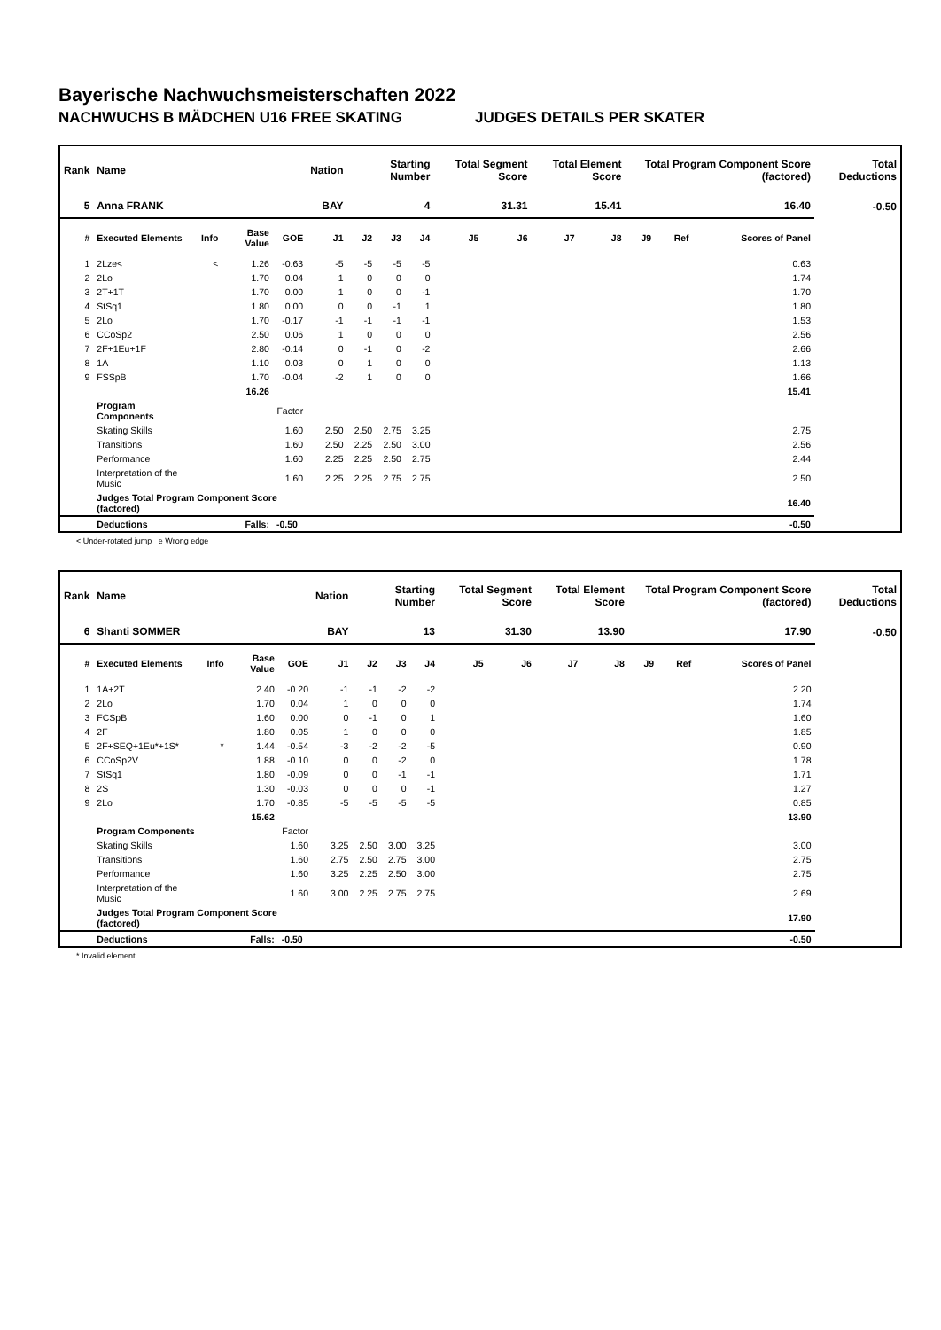Bayerische Nachwuchsmeisterschaften 2022
NACHWUCHS B MÄDCHEN U16 FREE SKATING JUDGES DETAILS PER SKATER
| Rank | Name | | | | Nation | Starting Number | | | Total Segment Score | | Total Element Score | | Total Program Component Score (factored) | | | Total Deductions |
| --- | --- | --- | --- | --- | --- | --- | --- | --- | --- | --- | --- | --- | --- | --- | --- | --- |
| 5 | Anna FRANK | | | | BAY | 4 | | | 31.31 | | 15.41 | | 16.40 | | | -0.50 |
| # | Executed Elements | Info | Base Value | GOE | J1 | J2 | J3 | J4 | J5 | J6 | J7 | J8 | J9 | Ref | Scores of Panel | |
| 1 | 2Lze< | < | 1.26 | -0.63 | -5 | -5 | -5 | -5 | | | | | | | 0.63 | |
| 2 | 2Lo | | 1.70 | 0.04 | 1 | 0 | 0 | 0 | | | | | | | 1.74 | |
| 3 | 2T+1T | | 1.70 | 0.00 | 1 | 0 | 0 | -1 | | | | | | | 1.70 | |
| 4 | StSq1 | | 1.80 | 0.00 | 0 | 0 | -1 | 1 | | | | | | | 1.80 | |
| 5 | 2Lo | | 1.70 | -0.17 | -1 | -1 | -1 | -1 | | | | | | | 1.53 | |
| 6 | CCoSp2 | | 2.50 | 0.06 | 1 | 0 | 0 | 0 | | | | | | | 2.56 | |
| 7 | 2F+1Eu+1F | | 2.80 | -0.14 | 0 | -1 | 0 | -2 | | | | | | | 2.66 | |
| 8 | 1A | | 1.10 | 0.03 | 0 | 1 | 0 | 0 | | | | | | | 1.13 | |
| 9 | FSSpB | | 1.70 | -0.04 | -2 | 1 | 0 | 0 | | | | | | | 1.66 | |
| | | | 16.26 | | | | | | | | | | | | 15.41 | |
| | Program Components | | | Factor | | | | | | | | | | | | |
| | Skating Skills | | | 1.60 | 2.50 | 2.50 | 2.75 | 3.25 | | | | | | | 2.75 | |
| | Transitions | | | 1.60 | 2.50 | 2.25 | 2.50 | 3.00 | | | | | | | 2.56 | |
| | Performance | | | 1.60 | 2.25 | 2.25 | 2.50 | 2.75 | | | | | | | 2.44 | |
| | Interpretation of the Music | | | 1.60 | 2.25 | 2.25 | 2.75 | 2.75 | | | | | | | 2.50 | |
| | Judges Total Program Component Score (factored) | | | | | | | | | | | | | | 16.40 | |
| | Deductions | Falls: | | -0.50 | | | | | | | | | | | -0.50 | |
< Under-rotated jump e Wrong edge
| Rank | Name | | | | Nation | Starting Number | | | Total Segment Score | | Total Element Score | | Total Program Component Score (factored) | | | Total Deductions |
| --- | --- | --- | --- | --- | --- | --- | --- | --- | --- | --- | --- | --- | --- | --- | --- | --- |
| 6 | Shanti SOMMER | | | | BAY | 13 | | | 31.30 | | 13.90 | | 17.90 | | | -0.50 |
| # | Executed Elements | Info | Base Value | GOE | J1 | J2 | J3 | J4 | J5 | J6 | J7 | J8 | J9 | Ref | Scores of Panel | |
| 1 | 1A+2T | | 2.40 | -0.20 | -1 | -1 | -2 | -2 | | | | | | | 2.20 | |
| 2 | 2Lo | | 1.70 | 0.04 | 1 | 0 | 0 | 0 | | | | | | | 1.74 | |
| 3 | FCSpB | | 1.60 | 0.00 | 0 | -1 | 0 | 1 | | | | | | | 1.60 | |
| 4 | 2F | | 1.80 | 0.05 | 1 | 0 | 0 | 0 | | | | | | | 1.85 | |
| 5 | 2F+SEQ+1Eu*+1S* | * | 1.44 | -0.54 | -3 | -2 | -2 | -5 | | | | | | | 0.90 | |
| 6 | CCoSp2V | | 1.88 | -0.10 | 0 | 0 | -2 | 0 | | | | | | | 1.78 | |
| 7 | StSq1 | | 1.80 | -0.09 | 0 | 0 | -1 | -1 | | | | | | | 1.71 | |
| 8 | 2S | | 1.30 | -0.03 | 0 | 0 | 0 | -1 | | | | | | | 1.27 | |
| 9 | 2Lo | | 1.70 | -0.85 | -5 | -5 | -5 | -5 | | | | | | | 0.85 | |
| | | | 15.62 | | | | | | | | | | | | 13.90 | |
| | Program Components | | | Factor | | | | | | | | | | | | |
| | Skating Skills | | | 1.60 | 3.25 | 2.50 | 3.00 | 3.25 | | | | | | | 3.00 | |
| | Transitions | | | 1.60 | 2.75 | 2.50 | 2.75 | 3.00 | | | | | | | 2.75 | |
| | Performance | | | 1.60 | 3.25 | 2.25 | 2.50 | 3.00 | | | | | | | 2.75 | |
| | Interpretation of the Music | | | 1.60 | 3.00 | 2.25 | 2.75 | 2.75 | | | | | | | 2.69 | |
| | Judges Total Program Component Score (factored) | | | | | | | | | | | | | | 17.90 | |
| | Deductions | Falls: | | -0.50 | | | | | | | | | | | -0.50 | |
* Invalid element